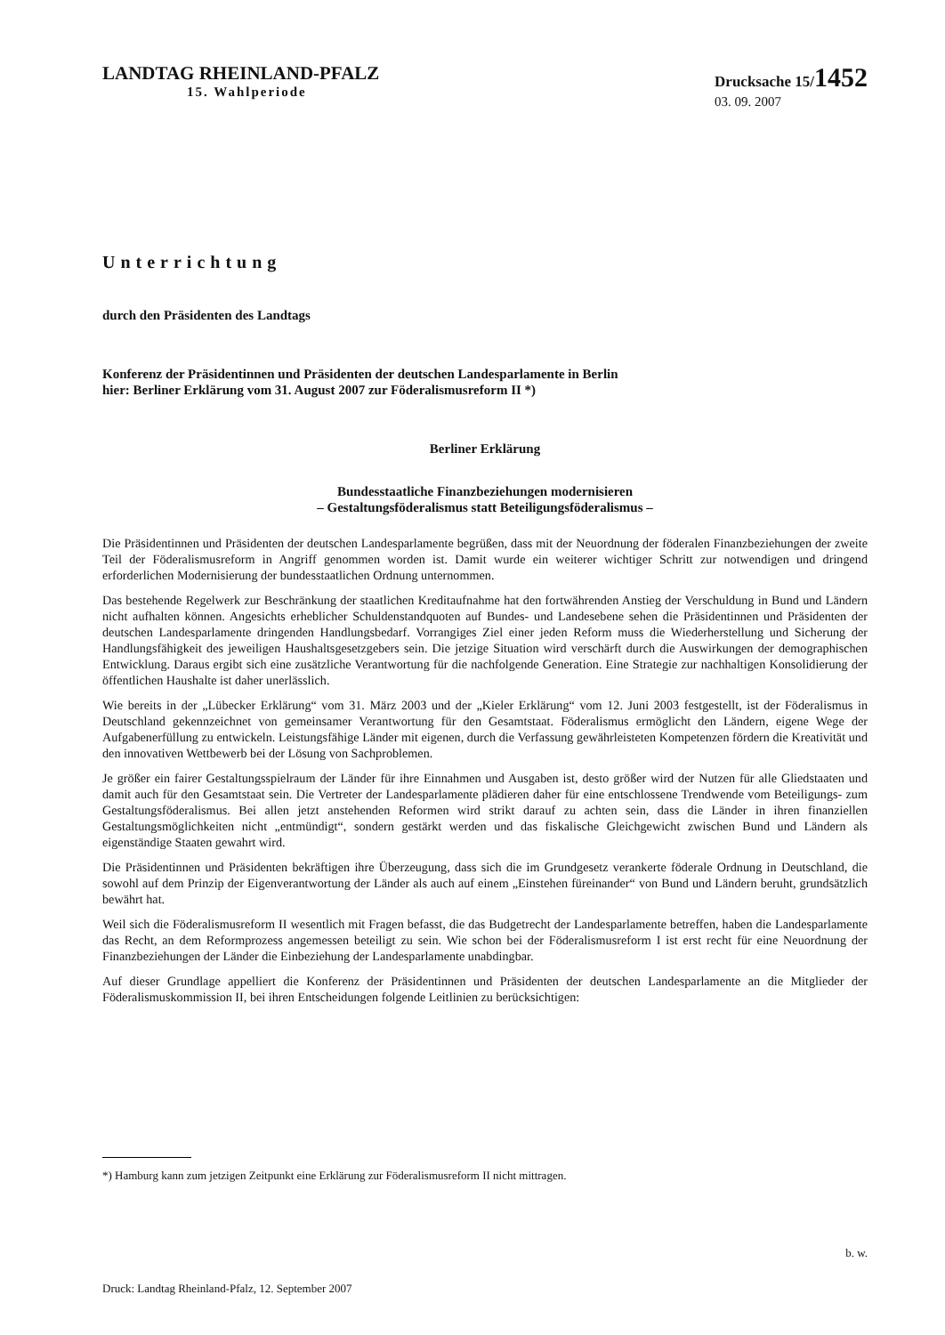LANDTAG RHEINLAND-PFALZ
15. Wahlperiode
Drucksache 15/1452
03. 09. 2007
Unterrichtung
durch den Präsidenten des Landtags
Konferenz der Präsidentinnen und Präsidenten der deutschen Landesparlamente in Berlin
hier: Berliner Erklärung vom 31. August 2007 zur Föderalismusreform II *)
Berliner Erklärung
Bundesstaatliche Finanzbeziehungen modernisieren
– Gestaltungsföderalismus statt Beteiligungsföderalismus –
Die Präsidentinnen und Präsidenten der deutschen Landesparlamente begrüßen, dass mit der Neuordnung der föderalen Finanzbeziehungen der zweite Teil der Föderalismusreform in Angriff genommen worden ist. Damit wurde ein weiterer wichtiger Schritt zur notwendigen und dringend erforderlichen Modernisierung der bundesstaatlichen Ordnung unternommen.
Das bestehende Regelwerk zur Beschränkung der staatlichen Kreditaufnahme hat den fortwährenden Anstieg der Verschuldung in Bund und Ländern nicht aufhalten können. Angesichts erheblicher Schuldenstandquoten auf Bundes- und Landesebene sehen die Präsidentinnen und Präsidenten der deutschen Landesparlamente dringenden Handlungsbedarf. Vorrangiges Ziel einer jeden Reform muss die Wiederherstellung und Sicherung der Handlungsfähigkeit des jeweiligen Haushaltsgesetzgebers sein. Die jetzige Situation wird verschärft durch die Auswirkungen der demographischen Entwicklung. Daraus ergibt sich eine zusätzliche Verantwortung für die nachfolgende Generation. Eine Strategie zur nachhaltigen Konsolidierung der öffentlichen Haushalte ist daher unerlässlich.
Wie bereits in der „Lübecker Erklärung“ vom 31. März 2003 und der „Kieler Erklärung“ vom 12. Juni 2003 festgestellt, ist der Föderalismus in Deutschland gekennzeichnet von gemeinsamer Verantwortung für den Gesamtstaat. Föderalismus ermöglicht den Ländern, eigene Wege der Aufgabenerfüllung zu entwickeln. Leistungsfähige Länder mit eigenen, durch die Verfassung gewährleisteten Kompetenzen fördern die Kreativität und den innovativen Wettbewerb bei der Lösung von Sachproblemen.
Je größer ein fairer Gestaltungsspielraum der Länder für ihre Einnahmen und Ausgaben ist, desto größer wird der Nutzen für alle Gliedstaaten und damit auch für den Gesamtstaat sein. Die Vertreter der Landesparlamente plädieren daher für eine entschlossene Trendwende vom Beteiligungs- zum Gestaltungsföderalismus. Bei allen jetzt anstehenden Reformen wird strikt darauf zu achten sein, dass die Länder in ihren finanziellen Gestaltungsmöglichkeiten nicht „entmündigt“, sondern gestärkt werden und das fiskalische Gleichgewicht zwischen Bund und Ländern als eigenständige Staaten gewahrt wird.
Die Präsidentinnen und Präsidenten bekräftigen ihre Überzeugung, dass sich die im Grundgesetz verankerte föderale Ordnung in Deutschland, die sowohl auf dem Prinzip der Eigenverantwortung der Länder als auch auf einem „Einstehen füreinander“ von Bund und Ländern beruht, grundsätzlich bewährt hat.
Weil sich die Föderalismusreform II wesentlich mit Fragen befasst, die das Budgetrecht der Landesparlamente betreffen, haben die Landesparlamente das Recht, an dem Reformprozess angemessen beteiligt zu sein. Wie schon bei der Föderalismusreform I ist erst recht für eine Neuordnung der Finanzbeziehungen der Länder die Einbeziehung der Landesparlamente unabdingbar.
Auf dieser Grundlage appelliert die Konferenz der Präsidentinnen und Präsidenten der deutschen Landesparlamente an die Mitglieder der Föderalismuskommission II, bei ihren Entscheidungen folgende Leitlinien zu berücksichtigen:
*) Hamburg kann zum jetzigen Zeitpunkt eine Erklärung zur Föderalismusreform II nicht mittragen.
b. w.
Druck: Landtag Rheinland-Pfalz, 12. September 2007